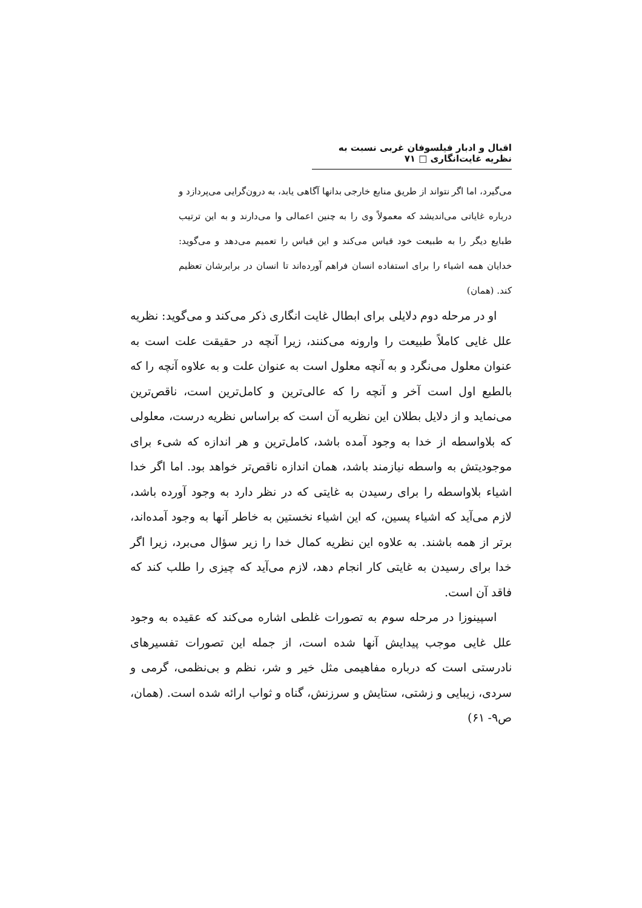اقبال و ادبار فیلسوفان غربی نسبت به نظریه غایت‌انگاری □ ۷۱
می‌گیرد، اما اگر نتواند از طریق منابع خارجی بدانها آگاهی یابد، به درون‌گرایی می‌پردازد و درباره غایاتی می‌اندیشد که معمولاً وی را به چنین اعمالی وا می‌دارند و به این ترتیب طبایع دیگر را به طبیعت خود قیاس می‌کند و این قیاس را تعمیم می‌دهد و می‌گوید: خدایان همه اشیاء را برای استفاده انسان فراهم آورده‌اند تا انسان در برابرشان تعظیم کند. (همان)
او در مرحله دوم دلایلی برای ابطال غایت انگاری ذکر می‌کند و می‌گوید: نظریه علل غایی کاملاً طبیعت را وارونه می‌کنند، زیرا آنچه در حقیقت علت است به عنوان معلول می‌نگرد و به آنچه معلول است به عنوان علت و به علاوه آنچه را که بالطبع اول است آخر و آنچه را که عالی‌ترین و کامل‌ترین است، ناقص‌ترین می‌نماید و از دلایل بطلان این نظریه آن است که براساس نظریه درست، معلولی که بلاواسطه از خدا به وجود آمده باشد، کامل‌ترین و هر اندازه که شیء برای موجودیتش به واسطه نیازمند باشد، همان اندازه ناقص‌تر خواهد بود. اما اگر خدا اشیاء بلاواسطه را برای رسیدن به غایتی که در نظر دارد به وجود آورده باشد، لازم می‌آید که اشیاء پسین، که این اشیاء نخستین به خاطر آنها به وجود آمده‌اند، برتر از همه باشند. به علاوه این نظریه کمال خدا را زیر سؤال می‌برد، زیرا اگر خدا برای رسیدن به غایتی کار انجام دهد، لازم می‌آید که چیزی را طلب کند که فاقد آن است.
اسپینوزا در مرحله سوم به تصورات غلطی اشاره می‌کند که عقیده به وجود علل غایی موجب پیدایش آنها شده است، از جمله این تصورات تفسیرهای نادرستی است که درباره مفاهیمی مثل خیر و شر، نظم و بی‌نظمی، گرمی و سردی، زیبایی و زشتی، ستایش و سرزنش، گناه و ثواب ارائه شده است. (همان، ص۹- ۶۱)